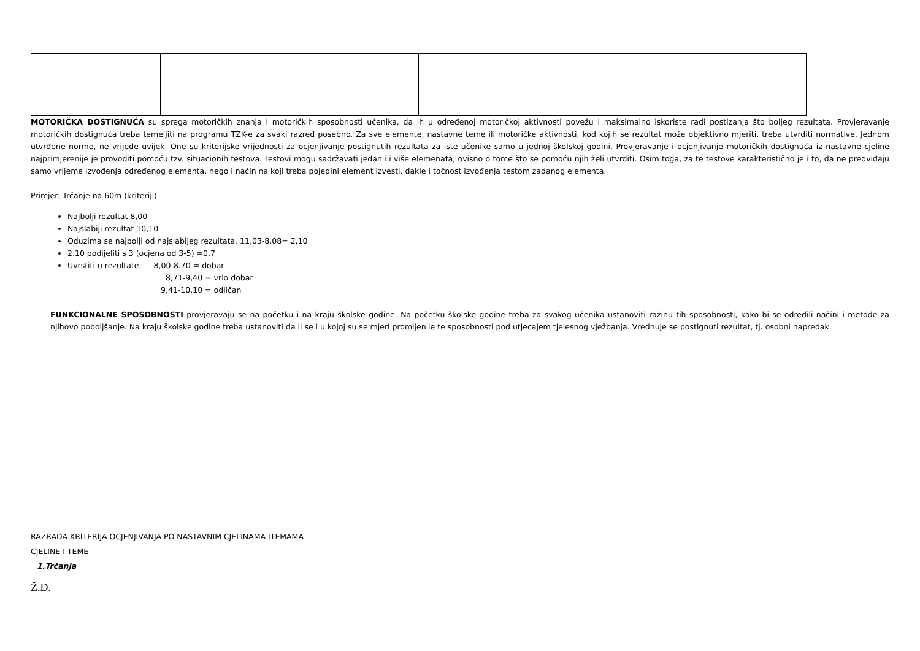MOTORIČKA DOSTIGNUĆA su sprega motoričkih znanja i motoričkih sposobnosti učenika, da ih u određenoj motoričkoj aktivnosti povežu i maksimalno iskoriste radi postizanja što boljeg rezultata. Provjeravanje motoričkih dostignuća treba temeljiti na programu TZK-e za svaki razred posebno. Za sve elemente, nastavne teme ili motoričke aktivnosti, kod kojih se rezultat može objektivno mjeriti, treba utvrditi normative. Jednom utvrđene norme, ne vrijede uvijek. One su kriterijske vrijednosti za ocjenjivanje postignutih rezultata za iste učenike samo u jednoj školskoj godini. Provjeravanje i ocjenjivanje motoričkih dostignuća iz nastavne cjeline najprimjerenije je provoditi pomoću tzv. situacionih testova. Testovi mogu sadržavati jedan ili više elemenata, ovisno o tome što se pomoću njih želi utvrditi. Osim toga, za te testove karakteristično je i to, da ne predviđaju samo vrijeme izvođenja određenog elementa, nego i način na koji treba pojedini element izvesti, dakle i točnost izvođenja testom zadanog elementa.
Primjer: Trčanje na 60m (kriteriji)
Najbolji rezultat 8,00
Najslabiji rezultat 10,10
Oduzima se najbolji od najslabijeg rezultata. 11,03-8,08= 2,10
2.10 podijeliti s 3 (ocjena od 3-5) =0,7
Uvrstiti u rezultate: 8,00-8.70 = dobar
8,71-9,40 = vrlo dobar
9,41-10,10 = odličan
FUNKCIONALNE SPOSOBNOSTI provjeravaju se na početku i na kraju školske godine. Na početku školske godine treba za svakog učenika ustanoviti razinu tih sposobnosti, kako bi se odredili načini i metode za njihovo poboljšanje. Na kraju školske godine treba ustanoviti da li se i u kojoj su se mjeri promijenile te sposobnosti pod utjecajem tjelesnog vježbanja. Vrednuje se postignuti rezultat, tj. osobni napredak.
RAZRADA KRITERIJA OCJENJIVANJA PO NASTAVNIM CJELINAMA ITEMAMA
CJELINE I TEME
1.Trčanja
Ž.D.